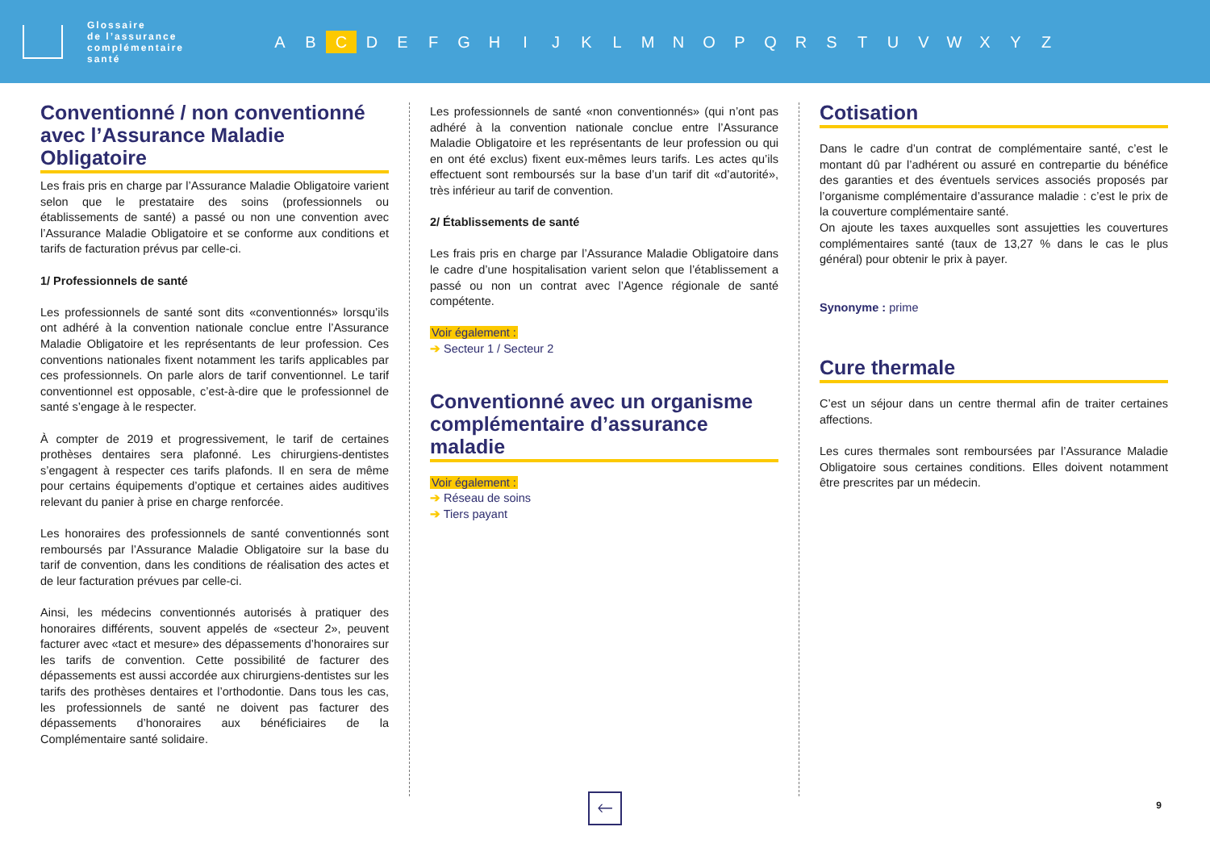Glossaire
de l’assurance
complémentaire
santé
A B C D E F G H I J K L M N O P Q R S T U V W X Y Z
Conventionné / non conventionné avec l’Assurance Maladie Obligatoire
Les frais pris en charge par l’Assurance Maladie Obligatoire varient selon que le prestataire des soins (professionnels ou établissements de santé) a passé ou non une convention avec l’Assurance Maladie Obligatoire et se conforme aux conditions et tarifs de facturation prévus par celle-ci.
1/ Professionnels de santé
Les professionnels de santé sont dits «conventionnés» lorsqu’ils ont adhéré à la convention nationale conclue entre l’Assurance Maladie Obligatoire et les représentants de leur profession. Ces conventions nationales fixent notamment les tarifs applicables par ces professionnels. On parle alors de tarif conventionnel. Le tarif conventionnel est opposable, c’est-à-dire que le professionnel de santé s’engage à le respecter.
À compter de 2019 et progressivement, le tarif de certaines prothèses dentaires sera plafonné. Les chirurgiens-dentistes s’engagent à respecter ces tarifs plafonds. Il en sera de même pour certains équipements d’optique et certaines aides auditives relevant du panier à prise en charge renforcée.
Les honoraires des professionnels de santé conventionnés sont remboursés par l’Assurance Maladie Obligatoire sur la base du tarif de convention, dans les conditions de réalisation des actes et de leur facturation prévues par celle-ci.
Ainsi, les médecins conventionnés autorisés à pratiquer des honoraires différents, souvent appelés de «secteur 2», peuvent facturer avec «tact et mesure» des dépassements d’honoraires sur les tarifs de convention. Cette possibilité de facturer des dépassements est aussi accordée aux chirurgiens-dentistes sur les tarifs des prothèses dentaires et l’orthodontie. Dans tous les cas, les professionnels de santé ne doivent pas facturer des dépassements d’honoraires aux bénéficiaires de la Complémentaire santé solidaire.
Les professionnels de santé «non conventionnés» (qui n’ont pas adhéré à la convention nationale conclue entre l’Assurance Maladie Obligatoire et les représentants de leur profession ou qui en ont été exclus) fixent eux-mêmes leurs tarifs. Les actes qu’ils effectuent sont remboursés sur la base d’un tarif dit «d’autorité», très inférieur au tarif de convention.
2/ Établissements de santé
Les frais pris en charge par l’Assurance Maladie Obligatoire dans le cadre d’une hospitalisation varient selon que l’établissement a passé ou non un contrat avec l’Agence régionale de santé compétente.
Voir également :
➔ Secteur 1 / Secteur 2
Conventionné avec un organisme complémentaire d’assurance maladie
Voir également :
➔ Réseau de soins
➔ Tiers payant
Cotisation
Dans le cadre d’un contrat de complémentaire santé, c’est le montant dû par l’adhérent ou assuré en contrepartie du bénéfice des garanties et des éventuels services associés proposés par l’organisme complémentaire d’assurance maladie : c’est le prix de la couverture complémentaire santé.
On ajoute les taxes auxquelles sont assujetties les couvertures complémentaires santé (taux de 13,27 % dans le cas le plus général) pour obtenir le prix à payer.
Synonyme : prime
Cure thermale
C’est un séjour dans un centre thermal afin de traiter certaines affections.
Les cures thermales sont remboursées par l’Assurance Maladie Obligatoire sous certaines conditions. Elles doivent notamment être prescrites par un médecin.
🡐
9